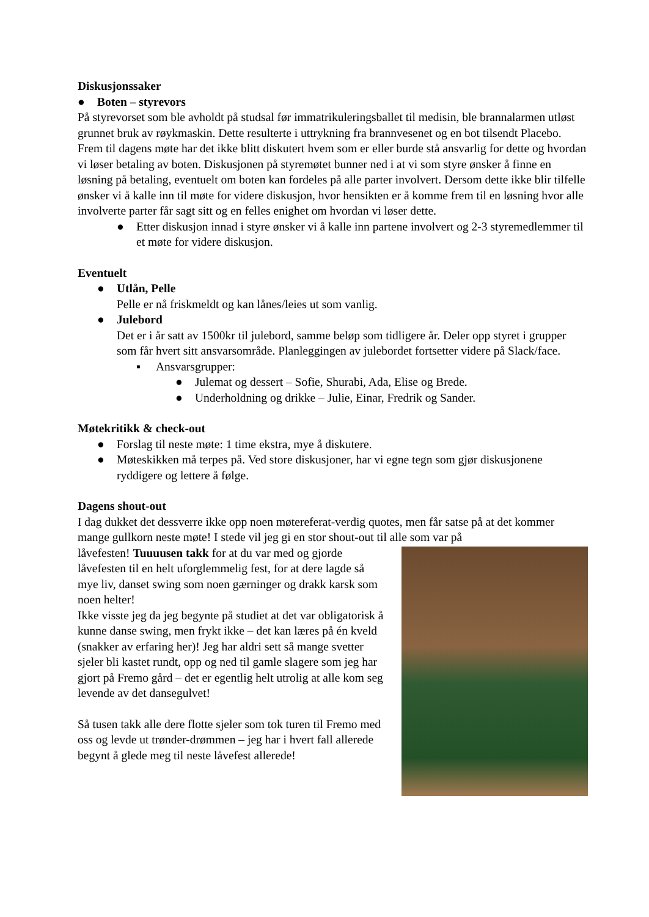Diskusjonssaker
● Boten – styrevors
På styrevorset som ble avholdt på studsal før immatrikuleringsballet til medisin, ble brannalarmen utløst grunnet bruk av røykmaskin. Dette resulterte i uttrykning fra brannvesenet og en bot tilsendt Placebo. Frem til dagens møte har det ikke blitt diskutert hvem som er eller burde stå ansvarlig for dette og hvordan vi løser betaling av boten. Diskusjonen på styremøtet bunner ned i at vi som styre ønsker å finne en løsning på betaling, eventuelt om boten kan fordeles på alle parter involvert. Dersom dette ikke blir tilfelle ønsker vi å kalle inn til møte for videre diskusjon, hvor hensikten er å komme frem til en løsning hvor alle involverte parter får sagt sitt og en felles enighet om hvordan vi løser dette.
● Etter diskusjon innad i styre ønsker vi å kalle inn partene involvert og 2-3 styremedlemmer til et møte for videre diskusjon.
Eventuelt
● Utlån, Pelle
Pelle er nå friskmeldt og kan lånes/leies ut som vanlig.
● Julebord
Det er i år satt av 1500kr til julebord, samme beløp som tidligere år. Deler opp styret i grupper som får hvert sitt ansvarsområde. Planleggingen av julebordet fortsetter videre på Slack/face.
▪ Ansvarsgrupper:
● Julemat og dessert – Sofie, Shurabi, Ada, Elise og Brede.
● Underholdning og drikke – Julie, Einar, Fredrik og Sander.
Møtekritikk & check-out
● Forslag til neste møte: 1 time ekstra, mye å diskutere.
● Møteskikken må terpes på. Ved store diskusjoner, har vi egne tegn som gjør diskusjonene ryddigere og lettere å følge.
Dagens shout-out
I dag dukket det dessverre ikke opp noen møtereferat-verdig quotes, men får satse på at det kommer mange gullkorn neste møte! I stede vil jeg gi en stor shout-out til alle som var på
låvefesten! Tuuuusen takk for at du var med og gjorde låvefesten til en helt uforglemmelig fest, for at dere lagde så mye liv, danset swing som noen gærninger og drakk karsk som noen helter!
Ikke visste jeg da jeg begynte på studiet at det var obligatorisk å kunne danse swing, men frykt ikke – det kan læres på én kveld (snakker av erfaring her)! Jeg har aldri sett så mange svetter sjeler bli kastet rundt, opp og ned til gamle slagere som jeg har gjort på Fremo gård – det er egentlig helt utrolig at alle kom seg levende av det dansegulvet!
Så tusen takk alle dere flotte sjeler som tok turen til Fremo med oss og levde ut trønder-drømmen – jeg har i hvert fall allerede begynt å glede meg til neste låvefest allerede!